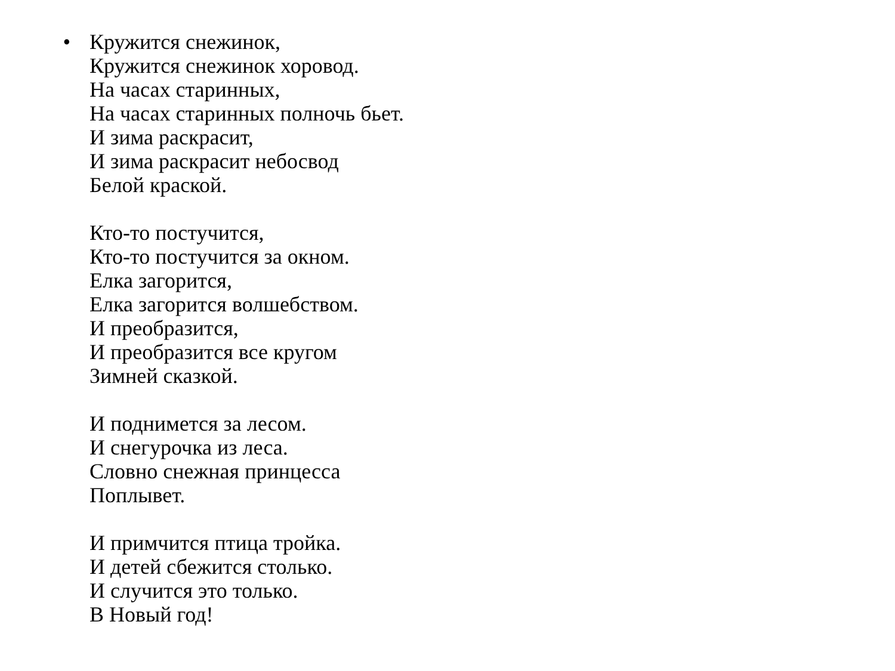• Кружится снежинок,
Кружится снежинок хоровод.
На часах старинных,
На часах старинных полночь бьет.
И зима раскрасит,
И зима раскрасит небосвод
Белой краской.
Кто-то постучится,
Кто-то постучится за окном.
Елка загорится,
Елка загорится волшебством.
И преобразится,
И преобразится все кругом
Зимней сказкой.
И поднимется за лесом.
И снегурочка из леса.
Словно снежная принцесса
Поплывет.
И примчится птица тройка.
И детей сбежится столько.
И случится это только.
В Новый год!